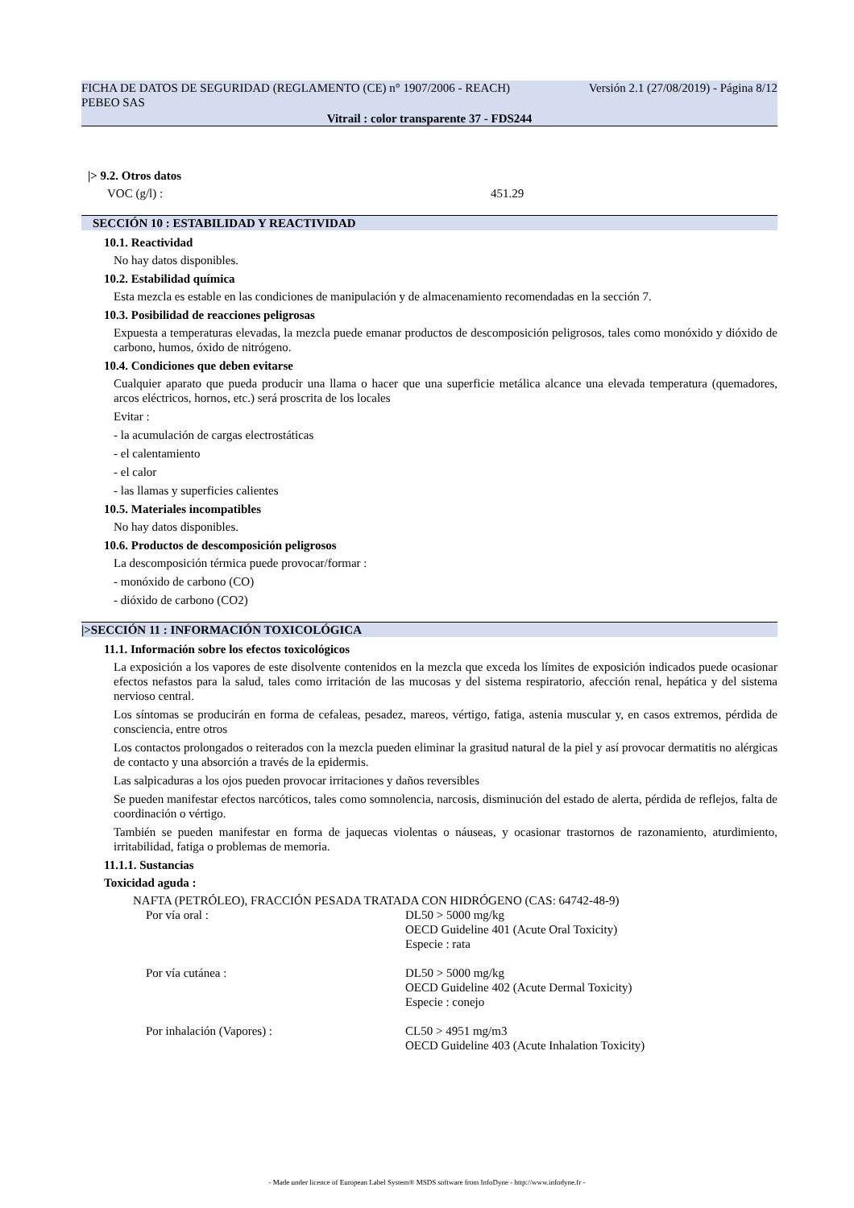FICHA DE DATOS DE SEGURIDAD (REGLAMENTO (CE) n° 1907/2006 - REACH) Versión 2.1 (27/08/2019) - Página 8/12
PEBEO SAS
Vitrail : color transparente 37 - FDS244
|> 9.2. Otros datos
VOC (g/l) : 451.29
SECCIÓN 10 : ESTABILIDAD Y REACTIVIDAD
10.1. Reactividad
No hay datos disponibles.
10.2. Estabilidad química
Esta mezcla es estable en las condiciones de manipulación y de almacenamiento recomendadas en la sección 7.
10.3. Posibilidad de reacciones peligrosas
Expuesta a temperaturas elevadas, la mezcla puede emanar productos de descomposición peligrosos, tales como monóxido y dióxido de carbono, humos, óxido de nitrógeno.
10.4. Condiciones que deben evitarse
Cualquier aparato que pueda producir una llama o hacer que una superficie metálica alcance una elevada temperatura (quemadores, arcos eléctricos, hornos, etc.) será proscrita de los locales
Evitar :
- la acumulación de cargas electrostáticas
- el calentamiento
- el calor
- las llamas y superficies calientes
10.5. Materiales incompatibles
No hay datos disponibles.
10.6. Productos de descomposición peligrosos
La descomposición térmica puede provocar/formar :
- monóxido de carbono (CO)
- dióxido de carbono (CO2)
|>SECCIÓN 11 : INFORMACIÓN TOXICOLÓGICA
11.1. Información sobre los efectos toxicológicos
La exposición a los vapores de este disolvente contenidos en la mezcla que exceda los límites de exposición indicados puede ocasionar efectos nefastos para la salud, tales como irritación de las mucosas y del sistema respiratorio, afección renal, hepática y del sistema nervioso central.
Los síntomas se producirán en forma de cefaleas, pesadez, mareos, vértigo, fatiga, astenia muscular y, en casos extremos, pérdida de consciencia, entre otros
Los contactos prolongados o reiterados con la mezcla pueden eliminar la grasitud natural de la piel y así provocar dermatitis no alérgicas de contacto y una absorción a través de la epidermis.
Las salpicaduras a los ojos pueden provocar irritaciones y daños reversibles
Se pueden manifestar efectos narcóticos, tales como somnolencia, narcosis, disminución del estado de alerta, pérdida de reflejos, falta de coordinación o vértigo.
También se pueden manifestar en forma de jaquecas violentas o náuseas, y ocasionar trastornos de razonamiento, aturdimiento, irritabilidad, fatiga o problemas de memoria.
11.1.1. Sustancias
Toxicidad aguda :
NAFTA (PETRÓLEO), FRACCIÓN PESADA TRATADA CON HIDRÓGENO (CAS: 64742-48-9)
Por vía oral : DL50 > 5000 mg/kg
OECD Guideline 401 (Acute Oral Toxicity)
Especie : rata
Por vía cutánea : DL50 > 5000 mg/kg
OECD Guideline 402 (Acute Dermal Toxicity)
Especie : conejo
Por inhalación (Vapores) : CL50 > 4951 mg/m3
OECD Guideline 403 (Acute Inhalation Toxicity)
- Made under licence of European Label System® MSDS software from InfoDyne - http://www.infodyne.fr -